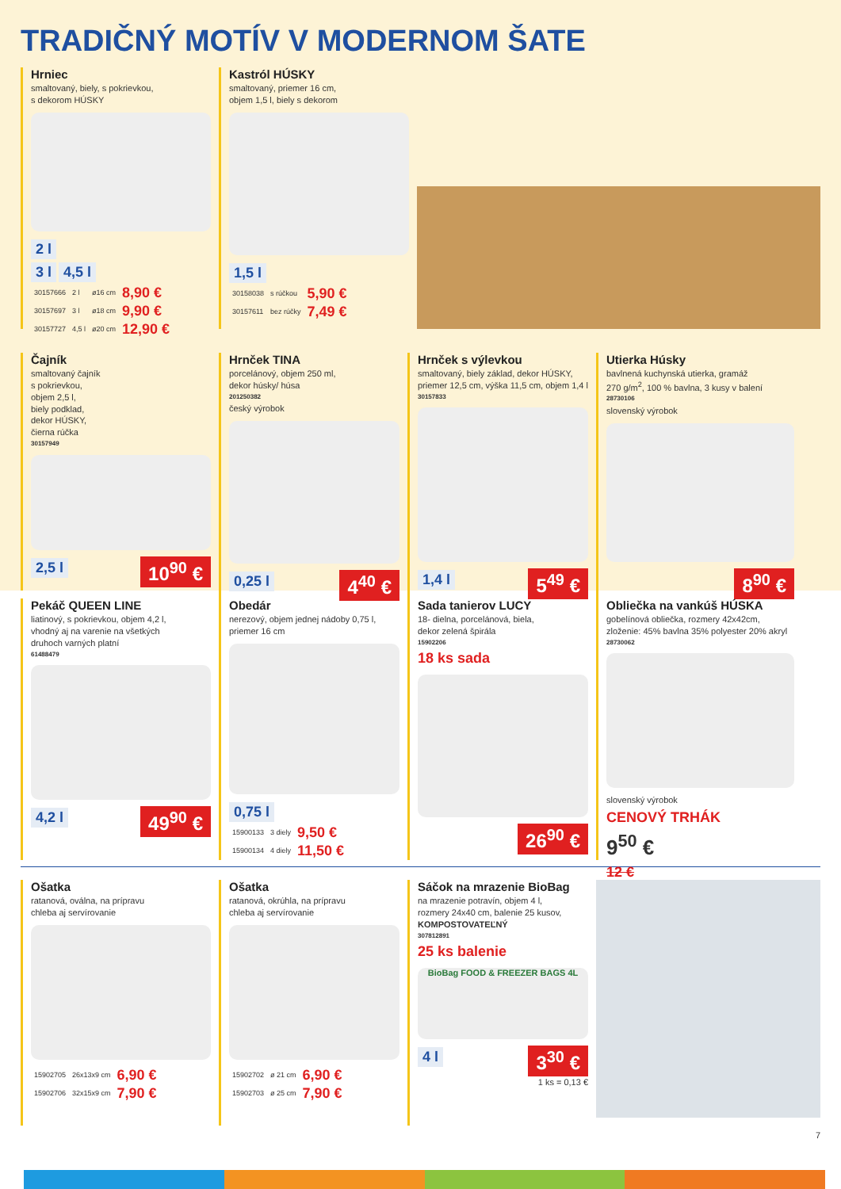TRADIČNÝ MOTÍV V MODERNOM ŠATE
Hrniec
smaltovaný, biely, s pokrievkou,
s dekorom HÚSKY
2 l
3 l 4,5 l
| 30157666 | 2 l | ø16 cm | 8,90 € |
| 30157697 | 3 l | ø18 cm | 9,90 € |
| 30157727 | 4,5 l | ø20 cm | 12,90 € |
Kastról HÚSKY
smaltovaný, priemer 16 cm,
objem 1,5 l, biely s dekorom
1,5 l
| 30158038 | s rúčkou | 5,90 € |
| 30157611 | bez rúčky | 7,49 € |
Čajník
smaltovaný čajník
s pokrievkou,
objem 2,5 l,
biely podklad,
dekor HÚSKY,
čierna rúčka
30157949
2,5 l 10<sup>90</sup> €
Hrnček TINA
porcelánový, objem 250 ml,
dekor húsky/ húsa
201250382
český výrobok
0,25 l 4<sup>40</sup> €
Hrnček s výlevkou
smaltovaný, biely základ, dekor HÚSKY,
priemer 12,5 cm, výška 11,5 cm, objem 1,4 l
30157833
1,4 l 5<sup>49</sup> €
Utierka Húsky
bavlnená kuchynská utierka, gramáž
270 g/m<sup>2</sup>, 100 % bavlna, 3 kusy v balení
28730106
slovenský výrobok
8<sup>90</sup> €
Pekáč QUEEN LINE
liatinový, s pokrievkou, objem 4,2 l,
vhodný aj na varenie na všetkých
druhoch varných platní
61488479
4,2 l 49<sup>90</sup> €
Obedár
nerezový, objem jednej nádoby 0,75 l,
priemer 16 cm
0,75 l
| 15900133 | 3 diely | 9,50 € |
| 15900134 | 4 diely | 11,50 € |
Sada tanierov LUCY
18- dielna, porcelánová, biela,
dekor zelená špirála
15902206
18 ks sada
26<sup>90</sup> €
Obliečka na vankúš HÚSKA
gobelínová obliečka, rozmery 42x42cm,
zloženie: 45% bavlna 35% polyester 20% akryl
28730062
slovenský výrobok
CENOVÝ TRHÁK
9<sup>50</sup> €
12 €
Ošatka
ratanová, oválna, na prípravu
chleba aj servírovanie
| 15902705 | 26x13x9 cm | 6,90 € |
| 15902706 | 32x15x9 cm | 7,90 € |
Ošatka
ratanová, okrúhla, na prípravu
chleba aj servírovanie
| 15902702 | ø 21 cm | 6,90 € |
| 15902703 | ø 25 cm | 7,90 € |
Sáčok na mrazenie BioBag
na mrazenie potravín, objem 4 l,
rozmery 24x40 cm, balenie 25 kusov,
KOMPOSTOVATEĽNÝ
307812891
25 ks balenie
BioBag FOOD & FREEZER BAGS 4L
4 l 3<sup>30</sup> €
1 ks = 0,13 €
7